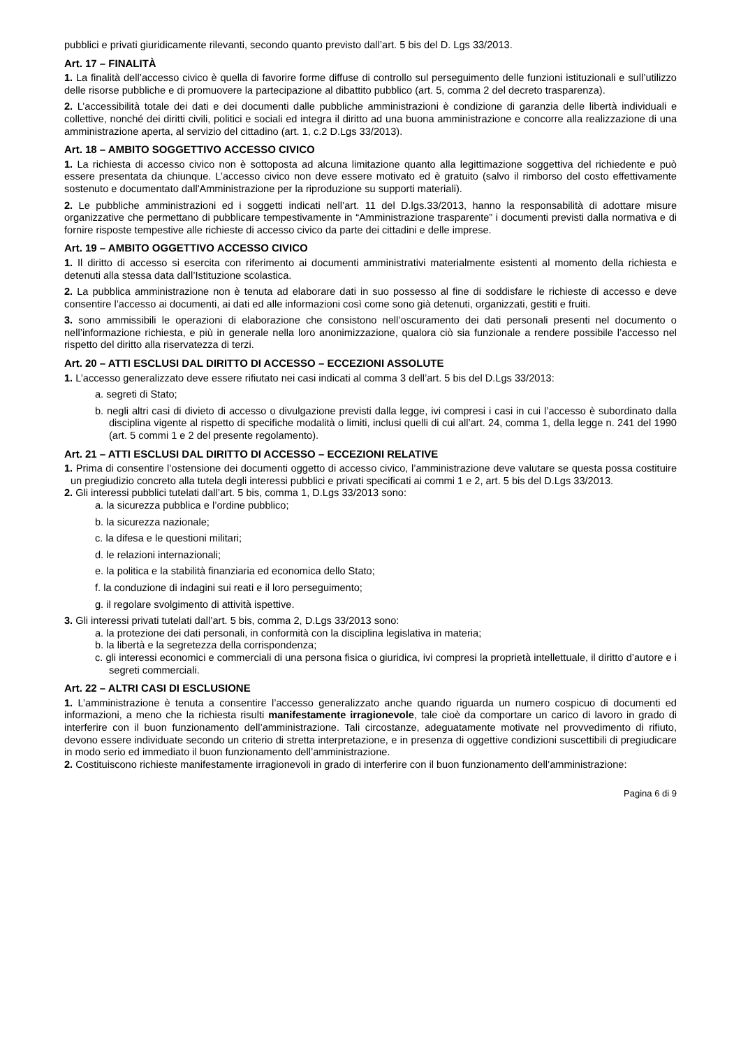pubblici e privati giuridicamente rilevanti, secondo quanto previsto dall’art. 5 bis del D. Lgs 33/2013.
Art. 17 – FINALITÀ
1. La finalità dell’accesso civico è quella di favorire forme diffuse di controllo sul perseguimento delle funzioni istituzionali e sull’utilizzo delle risorse pubbliche e di promuovere la partecipazione al dibattito pubblico (art. 5, comma 2 del decreto trasparenza).
2. L’accessibilità totale dei dati e dei documenti dalle pubbliche amministrazioni è condizione di garanzia delle libertà individuali e collettive, nonché dei diritti civili, politici e sociali ed integra il diritto ad una buona amministrazione e concorre alla realizzazione di una amministrazione aperta, al servizio del cittadino (art. 1, c.2 D.Lgs 33/2013).
Art. 18 – AMBITO SOGGETTIVO ACCESSO CIVICO
1. La richiesta di accesso civico non è sottoposta ad alcuna limitazione quanto alla legittimazione soggettiva del richiedente e può essere presentata da chiunque. L’accesso civico non deve essere motivato ed è gratuito (salvo il rimborso del costo effettivamente sostenuto e documentato dall'Amministrazione per la riproduzione su supporti materiali).
2. Le pubbliche amministrazioni ed i soggetti indicati nell’art. 11 del D.lgs.33/2013, hanno la responsabilità di adottare misure organizzative che permettano di pubblicare tempestivamente in “Amministrazione trasparente” i documenti previsti dalla normativa e di fornire risposte tempestive alle richieste di accesso civico da parte dei cittadini e delle imprese.
Art. 19 – AMBITO OGGETTIVO ACCESSO CIVICO
1. Il diritto di accesso si esercita con riferimento ai documenti amministrativi materialmente esistenti al momento della richiesta e detenuti alla stessa data dall’Istituzione scolastica.
2. La pubblica amministrazione non è tenuta ad elaborare dati in suo possesso al fine di soddisfare le richieste di accesso e deve consentire l’accesso ai documenti, ai dati ed alle informazioni così come sono già detenuti, organizzati, gestiti e fruiti.
3. sono ammissibili le operazioni di elaborazione che consistono nell’oscuramento dei dati personali presenti nel documento o nell’informazione richiesta, e più in generale nella loro anonimizzazione, qualora ciò sia funzionale a rendere possibile l’accesso nel rispetto del diritto alla riservatezza di terzi.
Art. 20 – ATTI ESCLUSI DAL DIRITTO DI ACCESSO – ECCEZIONI ASSOLUTE
1. L’accesso generalizzato deve essere rifiutato nei casi indicati al comma 3 dell’art. 5 bis del D.Lgs 33/2013:
a. segreti di Stato;
b. negli altri casi di divieto di accesso o divulgazione previsti dalla legge, ivi compresi i casi in cui l’accesso è subordinato dalla disciplina vigente al rispetto di specifiche modalità o limiti, inclusi quelli di cui all’art. 24, comma 1, della legge n. 241 del 1990 (art. 5 commi 1 e 2 del presente regolamento).
Art. 21 – ATTI ESCLUSI DAL DIRITTO DI ACCESSO – ECCEZIONI RELATIVE
1. Prima di consentire l’ostensione dei documenti oggetto di accesso civico, l’amministrazione deve valutare se questa possa costituire un pregiudizio concreto alla tutela degli interessi pubblici e privati specificati ai commi 1 e 2, art. 5 bis del D.Lgs 33/2013.
2. Gli interessi pubblici tutelati dall’art. 5 bis, comma 1, D.Lgs 33/2013 sono:
a. la sicurezza pubblica e l’ordine pubblico;
b. la sicurezza nazionale;
c. la difesa e le questioni militari;
d. le relazioni internazionali;
e. la politica e la stabilità finanziaria ed economica dello Stato;
f. la conduzione di indagini sui reati e il loro perseguimento;
g. il regolare svolgimento di attività ispettive.
3. Gli interessi privati tutelati dall’art. 5 bis, comma 2, D.Lgs 33/2013 sono:
a. la protezione dei dati personali, in conformità con la disciplina legislativa in materia;
b. la libertà e la segretezza della corrispondenza;
c. gli interessi economici e commerciali di una persona fisica o giuridica, ivi compresi la proprietà intellettuale, il diritto d’autore e i segreti commerciali.
Art. 22 – ALTRI CASI DI ESCLUSIONE
1. L’amministrazione è tenuta a consentire l’accesso generalizzato anche quando riguarda un numero cospicuo di documenti ed informazioni, a meno che la richiesta risulti manifestamente irragionevole, tale cioè da comportare un carico di lavoro in grado di interferire con il buon funzionamento dell’amministrazione. Tali circostanze, adeguatamente motivate nel provvedimento di rifiuto, devono essere individuate secondo un criterio di stretta interpretazione, e in presenza di oggettive condizioni suscettibili di pregiudicare in modo serio ed immediato il buon funzionamento dell’amministrazione.
2. Costituiscono richieste manifestamente irragionevoli in grado di interferire con il buon funzionamento dell’amministrazione:
Pagina 6 di 9